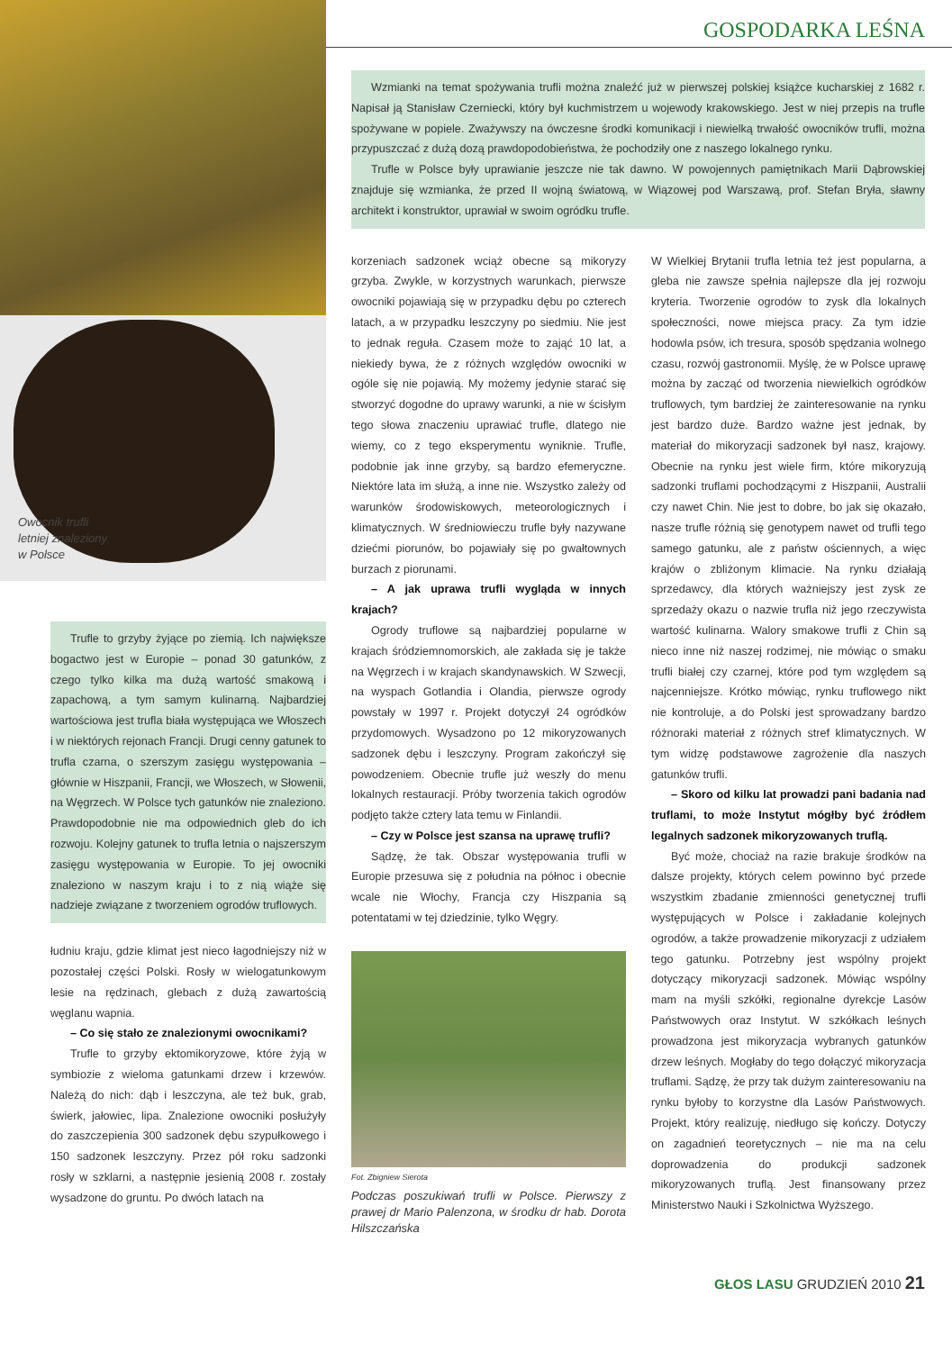Owocnik trufli
letniej znaleziony
w Polsce
Trufle to grzyby żyjące po ziemią. Ich największe bogactwo jest w Europie – ponad 30 gatunków, z czego tylko kilka ma dużą wartość smakową i zapachową, a tym samym kulinarną. Najbardziej wartościowa jest trufla biała występująca we Włoszech i w niektórych rejonach Francji. Drugi cenny gatunek to trufla czarna, o szerszym zasięgu występowania – głównie w Hiszpanii, Francji, we Włoszech, w Słowenii, na Węgrzech. W Polsce tych gatunków nie znaleziono. Prawdopodobnie nie ma odpowiednich gleb do ich rozwoju. Kolejny gatunek to trufla letnia o najszerszym zasięgu występowania w Europie. To jej owocniki znaleziono w naszym kraju i to z nią wiąże się nadzieje związane z tworzeniem ogrodów truflowych.
łudniu kraju, gdzie klimat jest nieco łagodniejszy niż w pozostałej części Polski. Rosły w wielogatunkowym lesie na rędzinach, glebach z dużą zawartością węglanu wapnia.
– Co się stało ze znalezionymi owocnikami?
Trufle to grzyby ektomikoryzowe, które żyją w symbiozie z wieloma gatunkami drzew i krzewów. Należą do nich: dąb i leszczyna, ale też buk, grab, świerk, jałowiec, lipa. Znalezione owocniki posłużyły do zaszczepienia 300 sadzonek dębu szypułkowego i 150 sadzonek leszczyny. Przez pół roku sadzonki rosły w szklarni, a następnie jesienią 2008 r. zostały wysadzone do gruntu. Po dwóch latach na
GOSPODARKA LEŚNA
Wzmianki na temat spożywania trufli można znaleźć już w pierwszej polskiej książce kucharskiej z 1682 r. Napisał ją Stanisław Czerniecki, który był kuchmistrzem u wojewody krakowskiego. Jest w niej przepis na trufle spożywane w popiele. Zważywszy na ówczesne środki komunikacji i niewielką trwałość owocników trufli, można przypuszczać z dużą dozą prawdopodobieństwa, że pochodziły one z naszego lokalnego rynku.
Trufle w Polsce były uprawianie jeszcze nie tak dawno. W powojennych pamiętnikach Marii Dąbrowskiej znajduje się wzmianka, że przed II wojną światową, w Wiązowej pod Warszawą, prof. Stefan Bryła, sławny architekt i konstruktor, uprawiał w swoim ogródku trufle.
korzeniach sadzonek wciąż obecne są mikoryzy grzyba. Zwykle, w korzystnych warunkach, pierwsze owocniki pojawiają się w przypadku dębu po czterech latach, a w przypadku leszczyny po siedmiu. Nie jest to jednak reguła. Czasem może to zająć 10 lat, a niekiedy bywa, że z różnych względów owocniki w ogóle się nie pojawią. My możemy jedynie starać się stworzyć dogodne do uprawy warunki, a nie w ścisłym tego słowa znaczeniu uprawiać trufle, dlatego nie wiemy, co z tego eksperymentu wyniknie. Trufle, podobnie jak inne grzyby, są bardzo efemeryczne. Niektóre lata im służą, a inne nie. Wszystko zależy od warunków środowiskowych, meteorologicznych i klimatycznych. W średniowieczu trufle były nazywane dziećmi piorunów, bo pojawiały się po gwałtownych burzach z piorunami.
– A jak uprawa trufli wygląda w innych krajach?
Ogrody truflowe są najbardziej popularne w krajach śródziemnomorskich, ale zakłada się je także na Węgrzech i w krajach skandynawskich. W Szwecji, na wyspach Gotlandia i Olandia, pierwsze ogrody powstały w 1997 r. Projekt dotyczył 24 ogródków przydomowych. Wysadzono po 12 mikoryzowanych sadzonek dębu i leszczyny. Program zakończył się powodzeniem. Obecnie trufle już weszły do menu lokalnych restauracji. Próby tworzenia takich ogrodów podjęto także cztery lata temu w Finlandii.
– Czy w Polsce jest szansa na uprawę trufli?
Sądzę, że tak. Obszar występowania trufli w Europie przesuwa się z południa na północ i obecnie wcale nie Włochy, Francja czy Hiszpania są potentatami w tej dziedzinie, tylko Węgry.
Fot. Zbigniew Sierota
Podczas poszukiwań trufli w Polsce. Pierwszy z prawej dr Mario Palenzona, w środku dr hab. Dorota Hilszczańska
W Wielkiej Brytanii trufla letnia też jest popularna, a gleba nie zawsze spełnia najlepsze dla jej rozwoju kryteria. Tworzenie ogrodów to zysk dla lokalnych społeczności, nowe miejsca pracy. Za tym idzie hodowla psów, ich tresura, sposób spędzania wolnego czasu, rozwój gastronomii. Myślę, że w Polsce uprawę można by zacząć od tworzenia niewielkich ogródków truflowych, tym bardziej że zainteresowanie na rynku jest bardzo duże. Bardzo ważne jest jednak, by materiał do mikoryzacji sadzonek był nasz, krajowy. Obecnie na rynku jest wiele firm, które mikoryzują sadzonki truflami pochodzącymi z Hiszpanii, Australii czy nawet Chin. Nie jest to dobre, bo jak się okazało, nasze trufle różnią się genotypem nawet od trufli tego samego gatunku, ale z państw ościennych, a więc krajów o zbliżonym klimacie. Na rynku działają sprzedawcy, dla których ważniejszy jest zysk ze sprzedaży okazu o nazwie trufla niż jego rzeczywista wartość kulinarna. Walory smakowe trufli z Chin są nieco inne niż naszej rodzimej, nie mówiąc o smaku trufli białej czy czarnej, które pod tym względem są najcenniejsze. Krótko mówiąc, rynku truflowego nikt nie kontroluje, a do Polski jest sprowadzany bardzo różnoraki materiał z różnych stref klimatycznych. W tym widzę podstawowe zagrożenie dla naszych gatunków trufli.
– Skoro od kilku lat prowadzi pani badania nad truflami, to może Instytut mógłby być źródłem legalnych sadzonek mikoryzowanych truflą.
Być może, chociaż na razie brakuje środków na dalsze projekty, których celem powinno być przede wszystkim zbadanie zmienności genetycznej trufli występujących w Polsce i zakładanie kolejnych ogrodów, a także prowadzenie mikoryzacji z udziałem tego gatunku. Potrzebny jest wspólny projekt dotyczący mikoryzacji sadzonek. Mówiąc wspólny mam na myśli szkółki, regionalne dyrekcje Lasów Państwowych oraz Instytut. W szkółkach leśnych prowadzona jest mikoryzacja wybranych gatunków drzew leśnych. Mogłaby do tego dołączyć mikoryzacja truflami. Sądzę, że przy tak dużym zainteresowaniu na rynku byłoby to korzystne dla Lasów Państwowych. Projekt, który realizuję, niedługo się kończy. Dotyczy on zagadnień teoretycznych – nie ma na celu doprowadzenia do produkcji sadzonek mikoryzowanych truflą. Jest finansowany przez Ministerstwo Nauki i Szkolnictwa Wyższego.
GŁOS LASU GRUDZIEŃ 2010 21